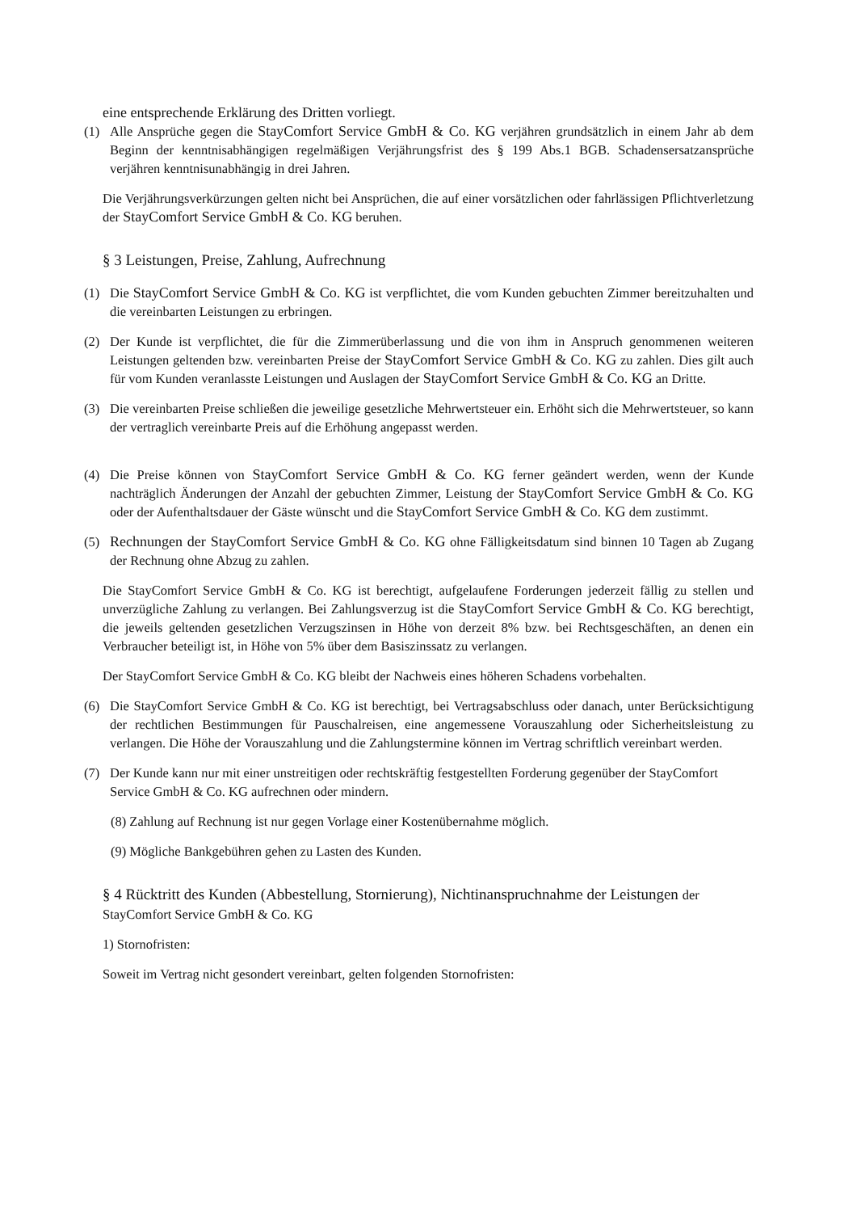eine entsprechende Erklärung des Dritten vorliegt.
(1) Alle Ansprüche gegen die StayComfort Service GmbH & Co. KG verjähren grundsätzlich in einem Jahr ab dem Beginn der kenntnisabhängigen regelmäßigen Verjährungsfrist des § 199 Abs.1 BGB. Schadensersatzansprüche verjähren kenntnisunabhängig in drei Jahren.
Die Verjährungsverkürzungen gelten nicht bei Ansprüchen, die auf einer vorsätzlichen oder fahrlässigen Pflichtverletzung der StayComfort Service GmbH & Co. KG beruhen.
§ 3 Leistungen, Preise, Zahlung, Aufrechnung
(1) Die StayComfort Service GmbH & Co. KG ist verpflichtet, die vom Kunden gebuchten Zimmer bereitzuhalten und die vereinbarten Leistungen zu erbringen.
(2) Der Kunde ist verpflichtet, die für die Zimmerüberlassung und die von ihm in Anspruch genommenen weiteren Leistungen geltenden bzw. vereinbarten Preise der StayComfort Service GmbH & Co. KG zu zahlen. Dies gilt auch für vom Kunden veranlasste Leistungen und Auslagen der StayComfort Service GmbH & Co. KG an Dritte.
(3) Die vereinbarten Preise schließen die jeweilige gesetzliche Mehrwertsteuer ein. Erhöht sich die Mehrwertsteuer, so kann der vertraglich vereinbarte Preis auf die Erhöhung angepasst werden.
(4) Die Preise können von StayComfort Service GmbH & Co. KG ferner geändert werden, wenn der Kunde nachträglich Änderungen der Anzahl der gebuchten Zimmer, Leistung der StayComfort Service GmbH & Co. KG oder der Aufenthaltsdauer der Gäste wünscht und die StayComfort Service GmbH & Co. KG dem zustimmt.
(5) Rechnungen der StayComfort Service GmbH & Co. KG ohne Fälligkeitsdatum sind binnen 10 Tagen ab Zugang der Rechnung ohne Abzug zu zahlen.
Die StayComfort Service GmbH & Co. KG ist berechtigt, aufgelaufene Forderungen jederzeit fällig zu stellen und unverzügliche Zahlung zu verlangen. Bei Zahlungsverzug ist die StayComfort Service GmbH & Co. KG berechtigt, die jeweils geltenden gesetzlichen Verzugszinsen in Höhe von derzeit 8% bzw. bei Rechtsgeschäften, an denen ein Verbraucher beteiligt ist, in Höhe von 5% über dem Basiszinssatz zu verlangen.
Der StayComfort Service GmbH & Co. KG bleibt der Nachweis eines höheren Schadens vorbehalten.
(6) Die StayComfort Service GmbH & Co. KG ist berechtigt, bei Vertragsabschluss oder danach, unter Berücksichtigung der rechtlichen Bestimmungen für Pauschalreisen, eine angemessene Vorauszahlung oder Sicherheitsleistung zu verlangen. Die Höhe der Vorauszahlung und die Zahlungstermine können im Vertrag schriftlich vereinbart werden.
(7) Der Kunde kann nur mit einer unstreitigen oder rechtskräftig festgestellten Forderung gegenüber der StayComfort Service GmbH & Co. KG aufrechnen oder mindern.
(8) Zahlung auf Rechnung ist nur gegen Vorlage einer Kostenübernahme möglich.
(9) Mögliche Bankgebühren gehen zu Lasten des Kunden.
§ 4 Rücktritt des Kunden (Abbestellung, Stornierung), Nichtinanspruchnahme der Leistungen der StayComfort Service GmbH & Co. KG
1) Stornofristen:
Soweit im Vertrag nicht gesondert vereinbart, gelten folgenden Stornofristen: